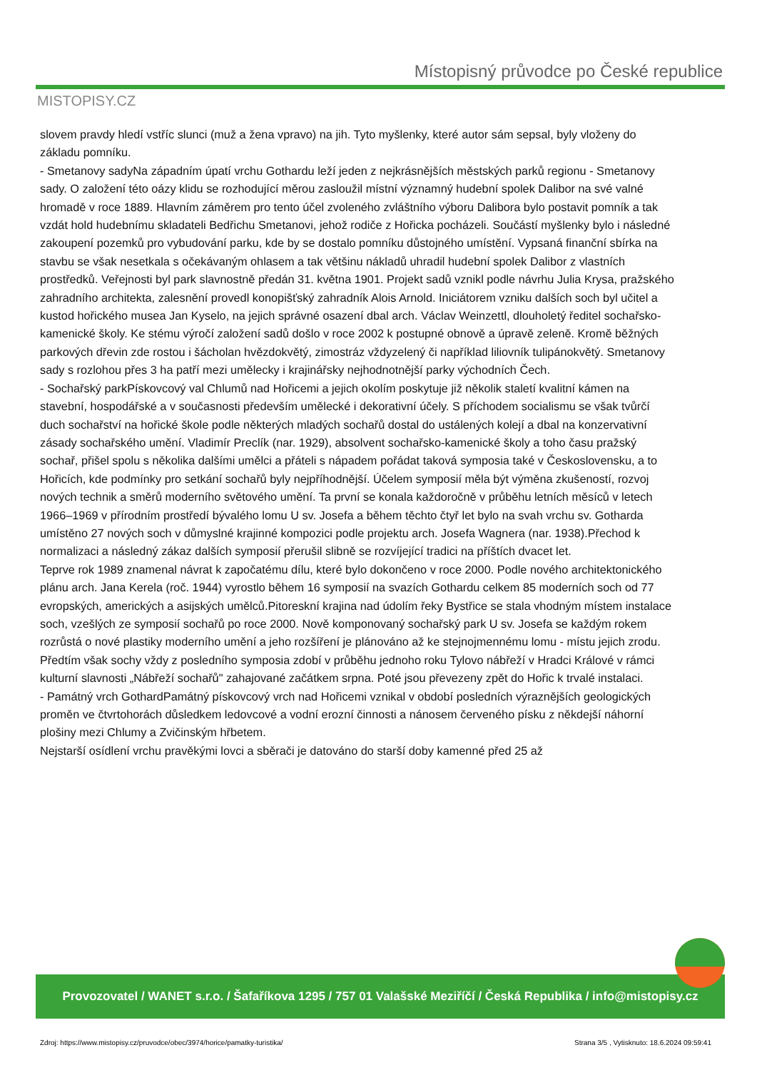MISTOPISY.CZ
Místopisný průvodce po České republice
slovem pravdy hledí vstříc slunci (muž a žena vpravo) na jih. Tyto myšlenky, které autor sám sepsal, byly vloženy do základu pomníku.
- Smetanovy sadyNa západním úpatí vrchu Gothardu leží jeden z nejkrásnějších městských parků regionu - Smetanovy sady. O založení této oázy klidu se rozhodující měrou zasloužil místní významný hudební spolek Dalibor na své valné hromadě v roce 1889. Hlavním záměrem pro tento účel zvoleného zvláštního výboru Dalibora bylo postavit pomník a tak vzdát hold hudebnímu skladateli Bedřichu Smetanovi, jehož rodiče z Hořicka pocházeli. Součástí myšlenky bylo i následné zakoupení pozemků pro vybudování parku, kde by se dostalo pomníku důstojného umístění. Vypsaná finanční sbírka na stavbu se však nesetkala s očekávaným ohlasem a tak většinu nákladů uhradil hudební spolek Dalibor z vlastních prostředků. Veřejnosti byl park slavnostně předán 31. května 1901. Projekt sadů vznikl podle návrhu Julia Krysa, pražského zahradního architekta, zalesnění provedl konopišťský zahradník Alois Arnold. Iniciátorem vzniku dalších soch byl učitel a kustod hořického musea Jan Kyselo, na jejich správné osazení dbal arch. Václav Weinzettl, dlouholetý ředitel sochařsko-kamenické školy. Ke stému výročí založení sadů došlo v roce 2002 k postupné obnově a úpravě zeleně. Kromě běžných parkových dřevin zde rostou i šácholan hvězdokvětý, zimostráz vždyzelený či například liliovník tulipánokvětý. Smetanovy sady s rozlohou přes 3 ha patří mezi umělecky i krajinářsky nejhodnotnější parky východních Čech.
- Sochařský parkPískovcový val Chlumů nad Hořicemi a jejich okolím poskytuje již několik staletí kvalitní kámen na stavební, hospodářské a v současnosti především umělecké i dekorativní účely. S příchodem socialismu se však tvůrčí duch sochařství na hořické škole podle některých mladých sochařů dostal do ustálených kolejí a dbal na konzervativní zásady sochařského umění. Vladimír Preclík (nar. 1929), absolvent sochařsko-kamenické školy a toho času pražský sochař, přišel spolu s několika dalšími umělci a přáteli s nápadem pořádat taková symposia také v Československu, a to Hořicích, kde podmínky pro setkání sochařů byly nejpříhodnější. Účelem symposií měla být výměna zkušeností, rozvoj nových technik a směrů moderního světového umění. Ta první se konala každoročně v průběhu letních měsíců v letech 1966–1969 v přírodním prostředí bývalého lomu U sv. Josefa a během těchto čtyř let bylo na svah vrchu sv. Gotharda umístěno 27 nových soch v důmyslné krajinné kompozici podle projektu arch. Josefa Wagnera (nar. 1938).Přechod k normalizaci a následný zákaz dalších symposií přerušil slibně se rozvíjející tradici na příštích dvacet let.
Teprve rok 1989 znamenal návrat k započatému dílu, které bylo dokončeno v roce 2000. Podle nového architektonického plánu arch. Jana Kerela (roč. 1944) vyrostlo během 16 symposií na svazích Gothardu celkem 85 moderních soch od 77 evropských, amerických a asijských umělců.Pitoreskní krajina nad údolím řeky Bystřice se stala vhodným místem instalace soch, vzešlých ze symposií sochařů po roce 2000. Nově komponovaný sochařský park U sv. Josefa se každým rokem rozrůstá o nové plastiky moderního umění a jeho rozšíření je plánováno až ke stejnojmennému lomu - místu jejich zrodu. Předtím však sochy vždy z posledního symposia zdobí v průběhu jednoho roku Tylovo nábřeží v Hradci Králové v rámci kulturní slavnosti „Nábřeží sochařů" zahajované začátkem srpna. Poté jsou převezeny zpět do Hořic k trvalé instalaci.
- Památný vrch GothardPamátný pískovcový vrch nad Hořicemi vznikal v období posledních výraznějších geologických proměn ve čtvrtohorách důsledkem ledovcové a vodní erozní činnosti a nánosem červeného písku z někdejší náhorní plošiny mezi Chlumy a Zvičinským hřbetem.
Nejstarší osídlení vrchu pravěkými lovci a sběrači je datováno do starší doby kamenné před 25 až
Provozovatel / WANET s.r.o. / Šafaříkova 1295 / 757 01 Valašské Meziříčí / Česká Republika / info@mistopisy.cz
Zdroj: https://www.mistopisy.cz/pruvodce/obec/3974/horice/pamatky-turistika/
Strana 3/5 , Vytisknuto: 18.6.2024 09:59:41